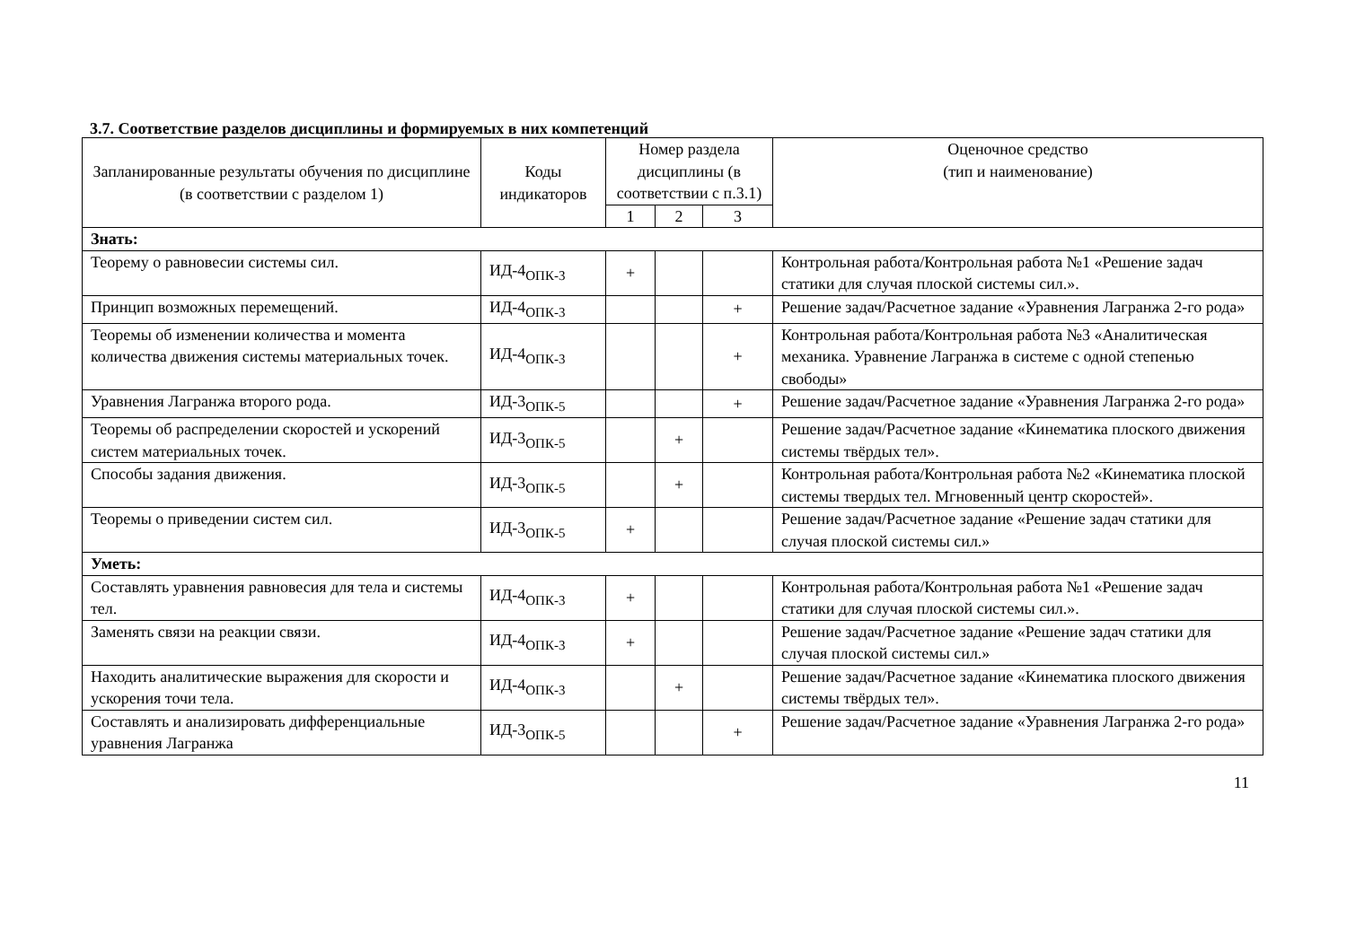3.7. Соответствие разделов дисциплины и формируемых в них компетенций
| Запланированные результаты обучения по дисциплине (в соответствии с разделом 1) | Коды индикаторов | Номер раздела дисциплины (в соответствии с п.3.1) | | | Оценочное средство (тип и наименование) |
| --- | --- | --- | --- | --- | --- |
| | | 1 | 2 | 3 | |
| Знать: | | | | | |
| Теорему о равновесии системы сил. | ИД-4<sub>ОПК-3</sub> | + | | | Контрольная работа/Контрольная работа №1 «Решение задач статики для случая плоской системы сил.». |
| Принцип возможных перемещений. | ИД-4<sub>ОПК-3</sub> | | | + | Решение задач/Расчетное задание «Уравнения Лагранжа 2-го рода» |
| Теоремы об изменении количества и момента количества движения системы материальных точек. | ИД-4<sub>ОПК-3</sub> | | | + | Контрольная работа/Контрольная работа №3 «Аналитическая механика. Уравнение Лагранжа в системе с одной степенью свободы» |
| Уравнения Лагранжа второго рода. | ИД-3<sub>ОПК-5</sub> | | | + | Решение задач/Расчетное задание «Уравнения Лагранжа 2-го рода» |
| Теоремы об распределении скоростей и ускорений систем материальных точек. | ИД-3<sub>ОПК-5</sub> | | + | | Решение задач/Расчетное задание «Кинематика плоского движения системы твёрдых тел». |
| Способы задания движения. | ИД-3<sub>ОПК-5</sub> | | + | | Контрольная работа/Контрольная работа №2 «Кинематика плоской системы твердых тел. Мгновенный центр скоростей». |
| Теоремы о приведении систем сил. | ИД-3<sub>ОПК-5</sub> | + | | | Решение задач/Расчетное задание «Решение задач статики для случая плоской системы сил.» |
| Уметь: | | | | | |
| Составлять уравнения равновесия для тела и системы тел. | ИД-4<sub>ОПК-3</sub> | + | | | Контрольная работа/Контрольная работа №1 «Решение задач статики для случая плоской системы сил.». |
| Заменять связи на реакции связи. | ИД-4<sub>ОПК-3</sub> | + | | | Решение задач/Расчетное задание «Решение задач статики для случая плоской системы сил.» |
| Находить аналитические выражения для скорости и ускорения точи тела. | ИД-4<sub>ОПК-3</sub> | | + | | Решение задач/Расчетное задание «Кинематика плоского движения системы твёрдых тел». |
| Составлять и анализировать дифференциальные уравнения Лагранжа | ИД-3<sub>ОПК-5</sub> | | | + | Решение задач/Расчетное задание «Уравнения Лагранжа 2-го рода» |
11